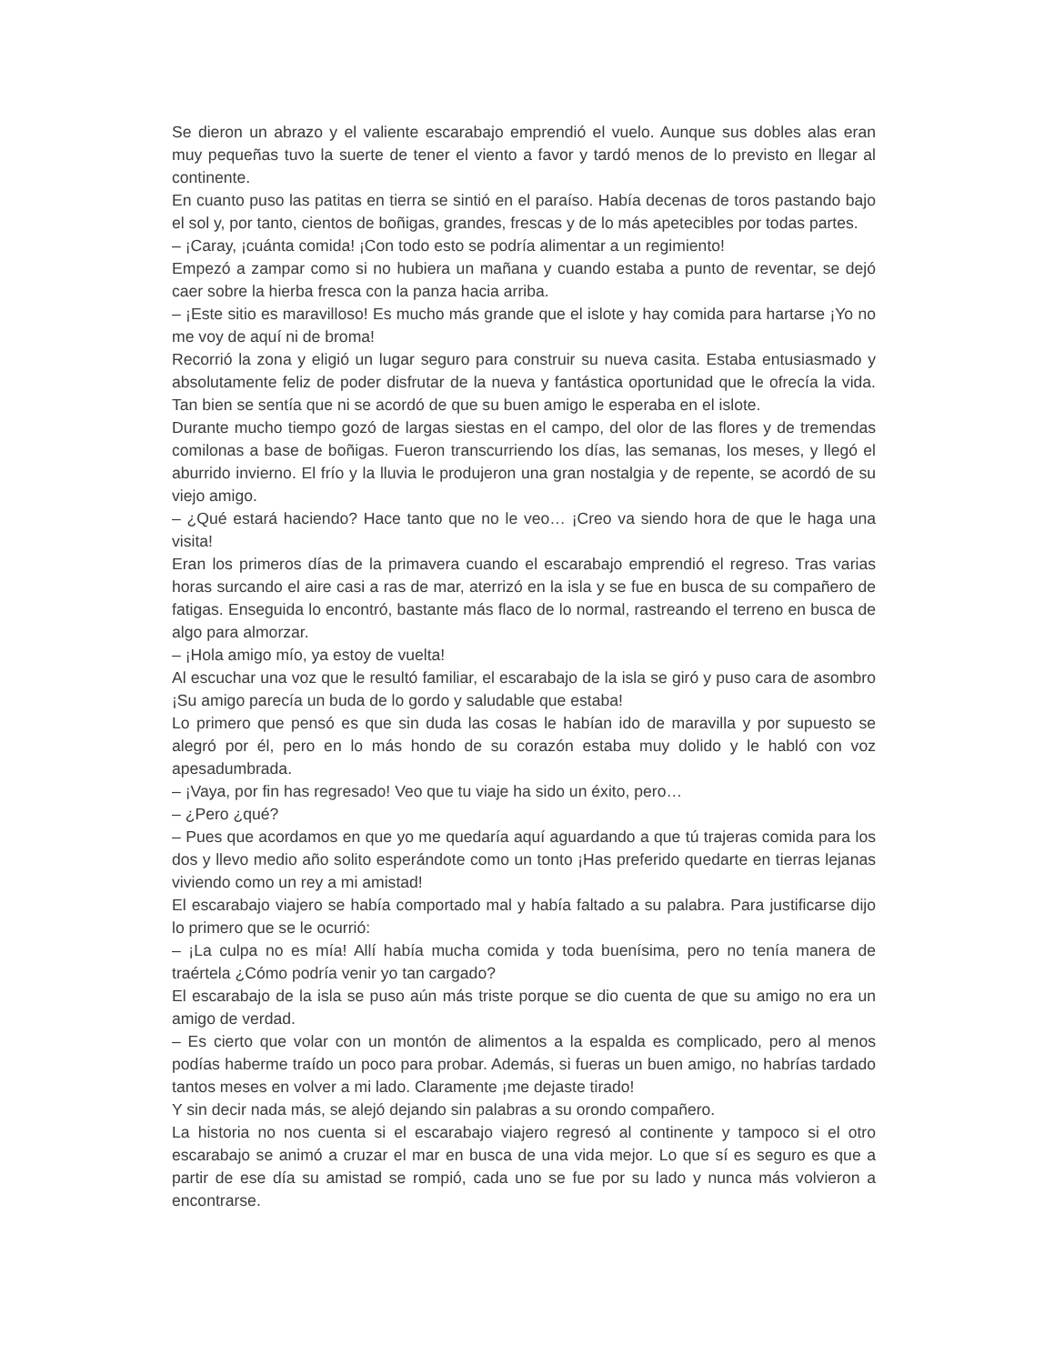Se dieron un abrazo y el valiente escarabajo emprendió el vuelo. Aunque sus dobles alas eran muy pequeñas tuvo la suerte de tener el viento a favor y tardó menos de lo previsto en llegar al continente.
En cuanto puso las patitas en tierra se sintió en el paraíso. Había decenas de toros pastando bajo el sol y, por tanto, cientos de boñigas, grandes, frescas y de lo más apetecibles por todas partes.
– ¡Caray, ¡cuánta comida! ¡Con todo esto se podría alimentar a un regimiento!
Empezó a zampar como si no hubiera un mañana y cuando estaba a punto de reventar, se dejó caer sobre la hierba fresca con la panza hacia arriba.
– ¡Este sitio es maravilloso! Es mucho más grande que el islote y hay comida para hartarse ¡Yo no me voy de aquí ni de broma!
Recorrió la zona y eligió un lugar seguro para construir su nueva casita. Estaba entusiasmado y absolutamente feliz de poder disfrutar de la nueva y fantástica oportunidad que le ofrecía la vida. Tan bien se sentía que ni se acordó de que su buen amigo le esperaba en el islote.
Durante mucho tiempo gozó de largas siestas en el campo, del olor de las flores y de tremendas comilonas a base de boñigas. Fueron transcurriendo los días, las semanas, los meses, y llegó el aburrido invierno. El frío y la lluvia le produjeron una gran nostalgia y de repente, se acordó de su viejo amigo.
– ¿Qué estará haciendo? Hace tanto que no le veo… ¡Creo va siendo hora de que le haga una visita!
Eran los primeros días de la primavera cuando el escarabajo emprendió el regreso. Tras varias horas surcando el aire casi a ras de mar, aterrizó en la isla y se fue en busca de su compañero de fatigas. Enseguida lo encontró, bastante más flaco de lo normal, rastreando el terreno en busca de algo para almorzar.
– ¡Hola amigo mío, ya estoy de vuelta!
Al escuchar una voz que le resultó familiar, el escarabajo de la isla se giró y puso cara de asombro ¡Su amigo parecía un buda de lo gordo y saludable que estaba!
Lo primero que pensó es que sin duda las cosas le habían ido de maravilla y por supuesto se alegró por él, pero en lo más hondo de su corazón estaba muy dolido y le habló con voz apesadumbrada.
– ¡Vaya, por fin has regresado! Veo que tu viaje ha sido un éxito, pero…
– ¿Pero ¿qué?
– Pues que acordamos en que yo me quedaría aquí aguardando a que tú trajeras comida para los dos y llevo medio año solito esperándote como un tonto ¡Has preferido quedarte en tierras lejanas viviendo como un rey a mi amistad!
El escarabajo viajero se había comportado mal y había faltado a su palabra. Para justificarse dijo lo primero que se le ocurrió:
– ¡La culpa no es mía! Allí había mucha comida y toda buenísima, pero no tenía manera de traértela ¿Cómo podría venir yo tan cargado?
El escarabajo de la isla se puso aún más triste porque se dio cuenta de que su amigo no era un amigo de verdad.
– Es cierto que volar con un montón de alimentos a la espalda es complicado, pero al menos podías haberme traído un poco para probar. Además, si fueras un buen amigo, no habrías tardado tantos meses en volver a mi lado. Claramente ¡me dejaste tirado!
Y sin decir nada más, se alejó dejando sin palabras a su orondo compañero.
La historia no nos cuenta si el escarabajo viajero regresó al continente y tampoco si el otro escarabajo se animó a cruzar el mar en busca de una vida mejor. Lo que sí es seguro es que a partir de ese día su amistad se rompió, cada uno se fue por su lado y nunca más volvieron a encontrarse.